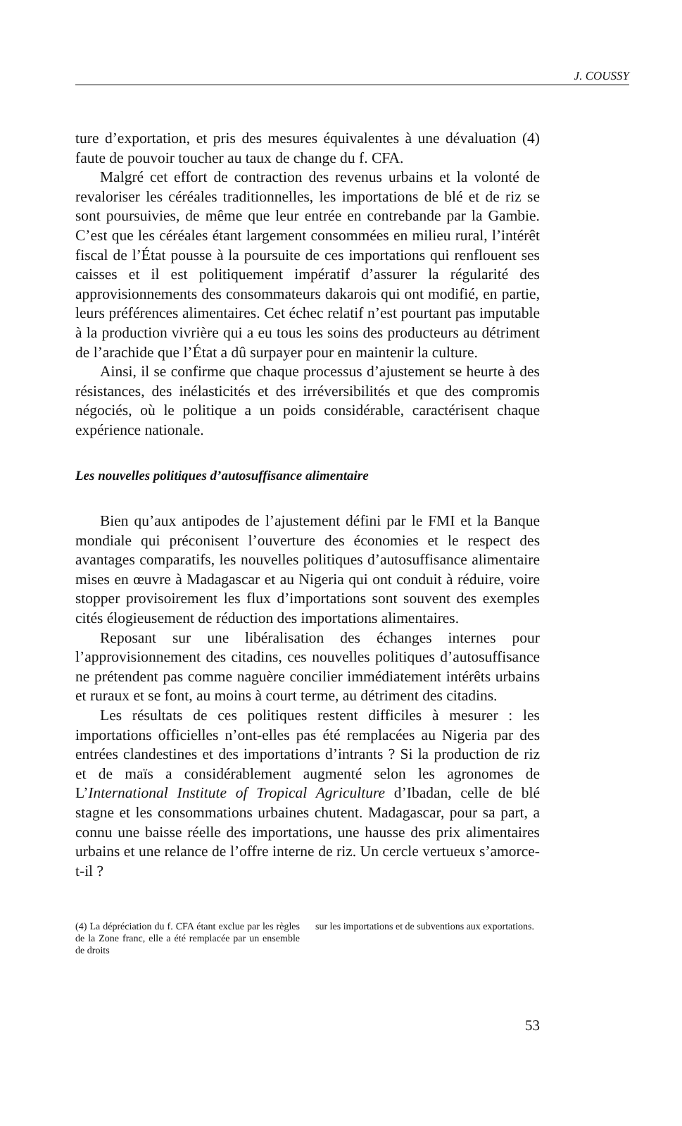J. COUSSY
ture d’exportation, et pris des mesures équivalentes à une dévaluation (4) faute de pouvoir toucher au taux de change du f. CFA.
Malgré cet effort de contraction des revenus urbains et la volonté de revaloriser les céréales traditionnelles, les importations de blé et de riz se sont poursuivies, de même que leur entrée en contrebande par la Gambie. C’est que les céréales étant largement consommées en milieu rural, l’intérêt fiscal de l’État pousse à la poursuite de ces importations qui renflouent ses caisses et il est politiquement impératif d’assurer la régularité des approvisionnements des consommateurs dakarois qui ont modifié, en partie, leurs préférences alimentaires. Cet échec relatif n’est pourtant pas imputable à la production vivrière qui a eu tous les soins des producteurs au détriment de l’arachide que l’État a dû surpayer pour en maintenir la culture.
Ainsi, il se confirme que chaque processus d’ajustement se heurte à des résistances, des inélasticités et des irréversibilités et que des compromis négociés, où le politique a un poids considérable, caractérisent chaque expérience nationale.
Les nouvelles politiques d’autosuffisance alimentaire
Bien qu’aux antipodes de l’ajustement défini par le FMI et la Banque mondiale qui préconisent l’ouverture des économies et le respect des avantages comparatifs, les nouvelles politiques d’autosuffisance alimentaire mises en œuvre à Madagascar et au Nigeria qui ont conduit à réduire, voire stopper provisoirement les flux d’importations sont souvent des exemples cités élogieusement de réduction des importations alimentaires.
Reposant sur une libéralisation des échanges internes pour l’approvisionnement des citadins, ces nouvelles politiques d’autosuffisance ne prétendent pas comme naguère concilier immédiatement intérêts urbains et ruraux et se font, au moins à court terme, au détriment des citadins.
Les résultats de ces politiques restent difficiles à mesurer : les importations officielles n’ont-elles pas été remplacées au Nigeria par des entrées clandestines et des importations d’intrants ? Si la production de riz et de maïs a considérablement augmenté selon les agronomes de L’International Institute of Tropical Agriculture d’Ibadan, celle de blé stagne et les consommations urbaines chutent. Madagascar, pour sa part, a connu une baisse réelle des importations, une hausse des prix alimentaires urbains et une relance de l’offre interne de riz. Un cercle vertueux s’amorce-t-il ?
(4) La dépréciation du f. CFA étant exclue par les règles de la Zone franc, elle a été remplacée par un ensemble de droits
sur les importations et de subventions aux exportations.
53